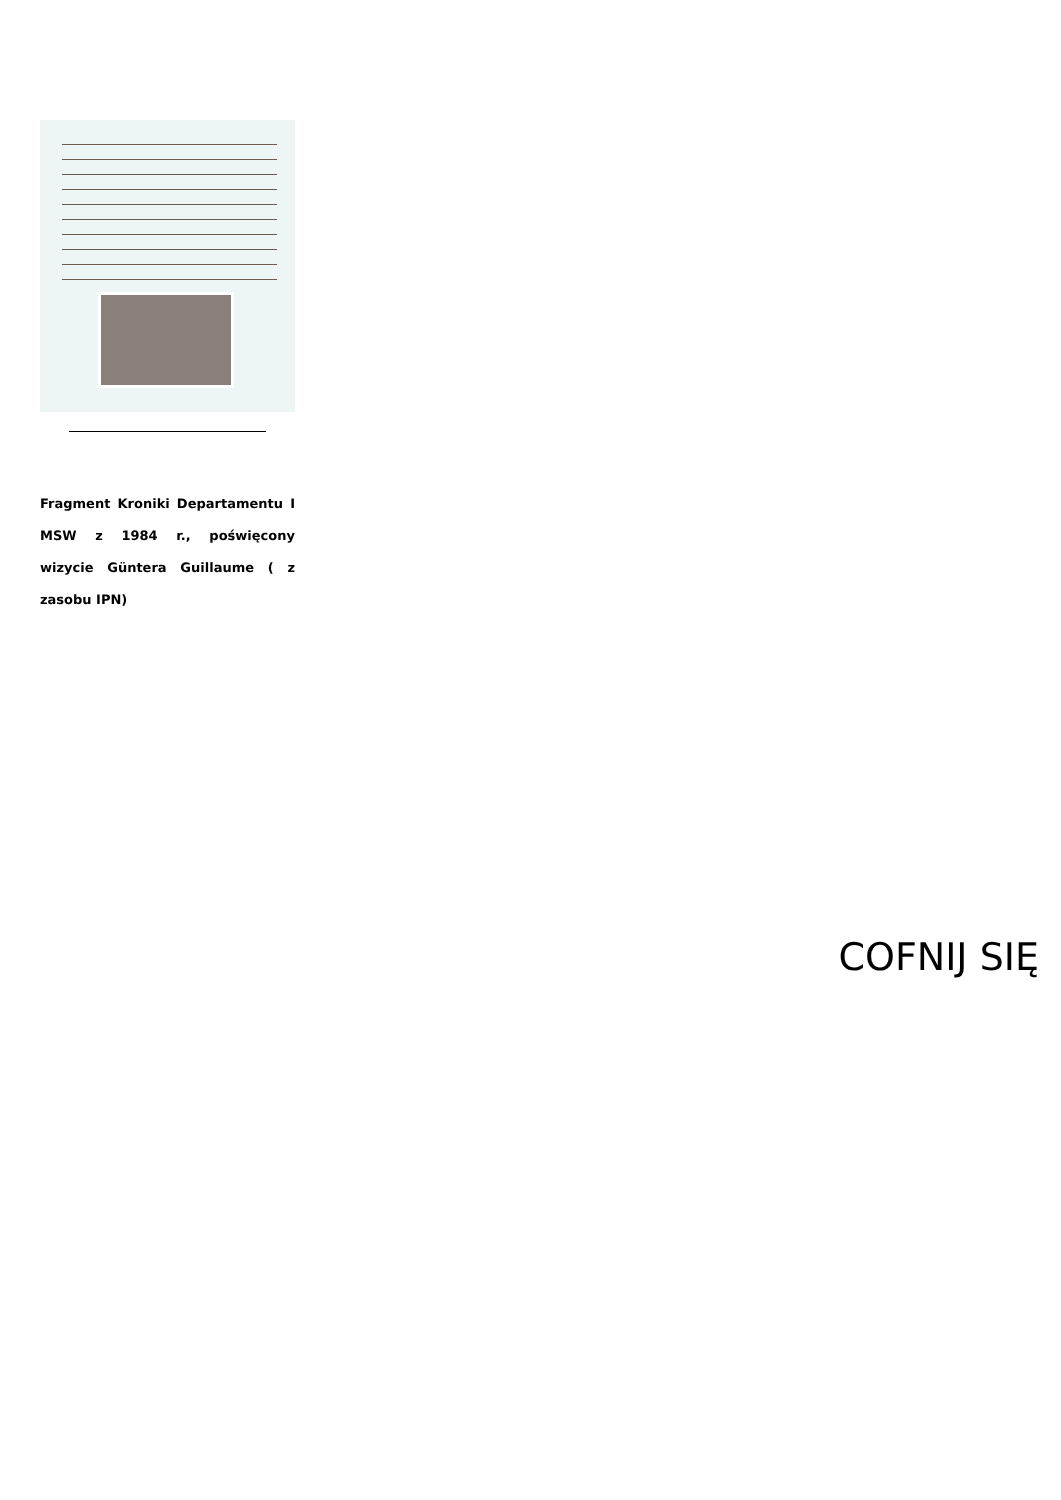Fragment Kroniki Departamentu I MSW z 1984 r., poświęcony wizycie Güntera Guillaume ( z zasobu IPN)
COFNIJ SIĘ